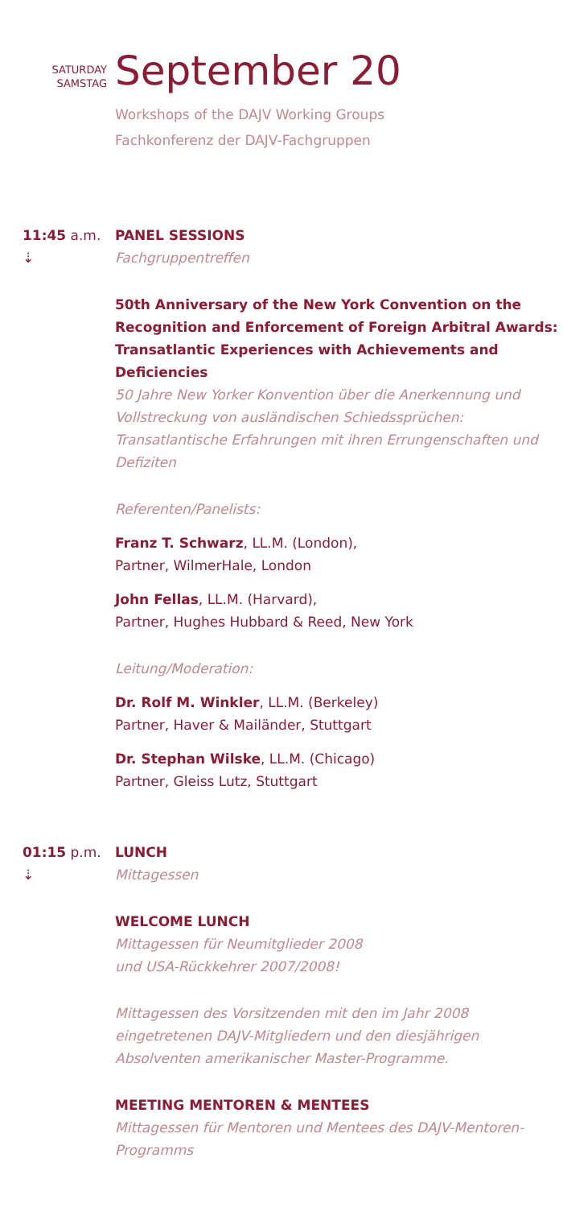SATURDAY
SAMSTAG
September 20
Workshops of the DAJV Working Groups
Fachkonferenz der DAJV-Fachgruppen
11:45 a.m.
⇣
PANEL SESSIONS
Fachgruppentreffen
50th Anniversary of the New York Convention on the Recognition and Enforcement of Foreign Arbitral Awards: Transatlantic Experiences with Achievements and Deficiencies
50 Jahre New Yorker Konvention über die Anerkennung und Vollstreckung von ausländischen Schiedssprüchen: Transatlantische Erfahrungen mit ihren Errungenschaften und Defiziten
Referenten/Panelists:
Franz T. Schwarz, LL.M. (London),
Partner, WilmerHale, London
John Fellas, LL.M. (Harvard),
Partner, Hughes Hubbard & Reed, New York
Leitung/Moderation:
Dr. Rolf M. Winkler, LL.M. (Berkeley)
Partner, Haver & Mailänder, Stuttgart
Dr. Stephan Wilske, LL.M. (Chicago)
Partner, Gleiss Lutz, Stuttgart
01:15 p.m.
⇣
LUNCH
Mittagessen
WELCOME LUNCH
Mittagessen für Neumitglieder 2008
und USA-Rückkehrer 2007/2008!
Mittagessen des Vorsitzenden mit den im Jahr 2008 eingetretenen DAJV-Mitgliedern und den diesjährigen Absolventen amerikanischer Master-Programme.
MEETING MENTOREN & MENTEES
Mittagessen für Mentoren und Mentees des DAJV-Mentoren-Programms